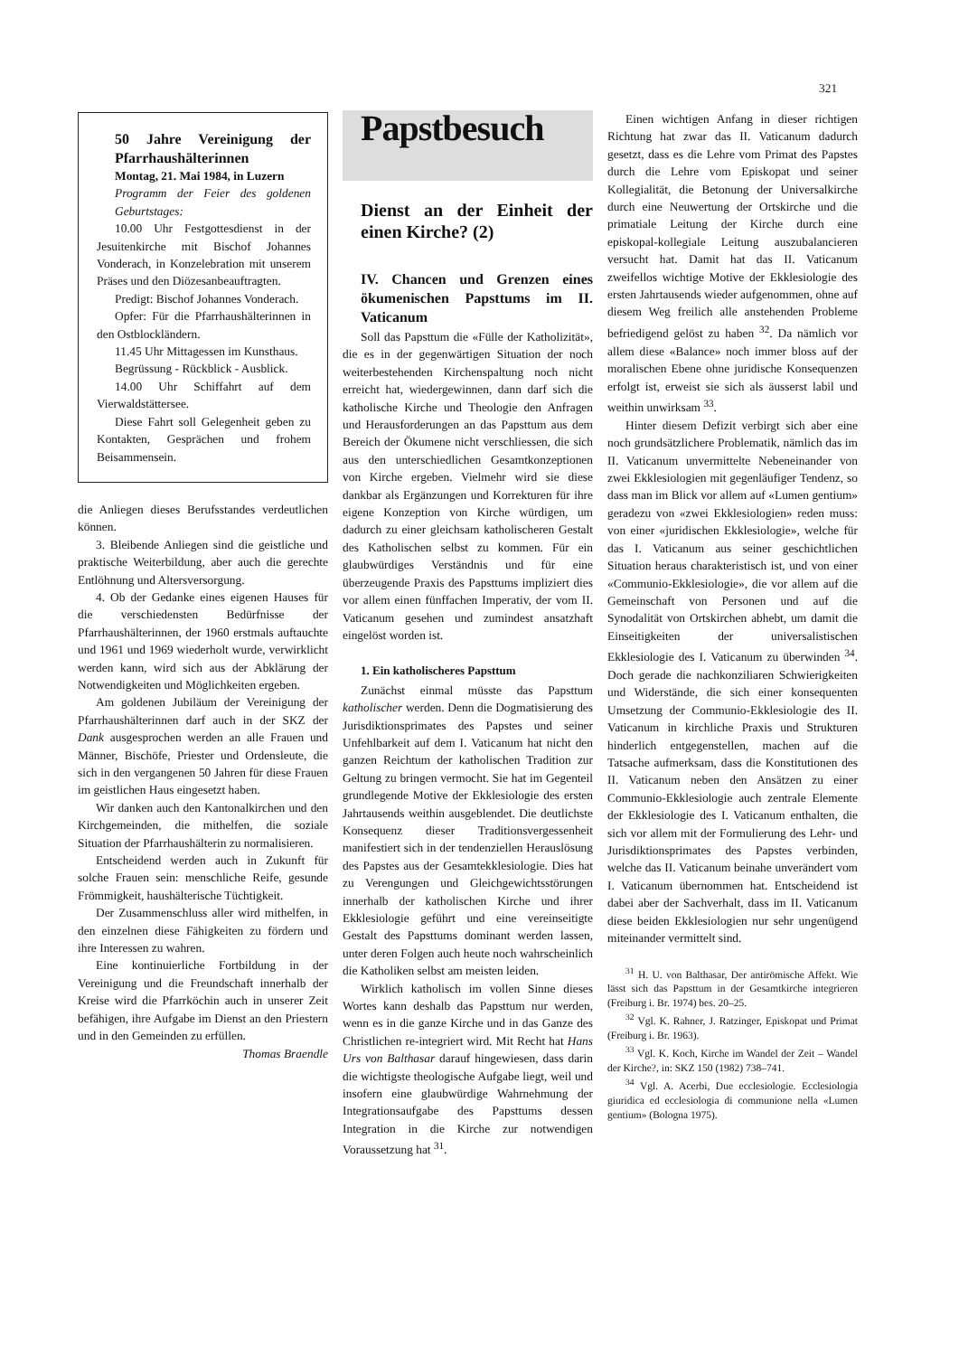321
50 Jahre Vereinigung der Pfarrhaushälterinnen
Montag, 21. Mai 1984, in Luzern
Programm der Feier des goldenen Geburtstages:
10.00 Uhr Festgottesdienst in der Jesuitenkirche mit Bischof Johannes Vonderach, in Konzelebration mit unserem Präses und den Diözesanbeauftragten.
Predigt: Bischof Johannes Vonderach.
Opfer: Für die Pfarrhaushälterinnen in den Ostblockländern.
11.45 Uhr Mittagessen im Kunsthaus.
Begrüssung - Rückblick - Ausblick.
14.00 Uhr Schiffahrt auf dem Vierwaldstättersee.
Diese Fahrt soll Gelegenheit geben zu Kontakten, Gesprächen und frohem Beisammensein.
die Anliegen dieses Berufsstandes verdeutlichen können.
3. Bleibende Anliegen sind die geistliche und praktische Weiterbildung, aber auch die gerechte Entlöhnung und Altersversorgung.
4. Ob der Gedanke eines eigenen Hauses für die verschiedensten Bedürfnisse der Pfarrhaushälterinnen, der 1960 erstmals auftauchte und 1961 und 1969 wiederholt wurde, verwirklicht werden kann, wird sich aus der Abklärung der Notwendigkeiten und Möglichkeiten ergeben.
Am goldenen Jubiläum der Vereinigung der Pfarrhaushälterinnen darf auch in der SKZ der Dank ausgesprochen werden an alle Frauen und Männer, Bischöfe, Priester und Ordensleute, die sich in den vergangenen 50 Jahren für diese Frauen im geistlichen Haus eingesetzt haben.
Wir danken auch den Kantonalkirchen und den Kirchgemeinden, die mithelfen, die soziale Situation der Pfarrhaushälterin zu normalisieren.
Entscheidend werden auch in Zukunft für solche Frauen sein: menschliche Reife, gesunde Frömmigkeit, haushälterische Tüchtigkeit.
Der Zusammenschluss aller wird mithelfen, in den einzelnen diese Fähigkeiten zu fördern und ihre Interessen zu wahren.
Eine kontinuierliche Fortbildung in der Vereinigung und die Freundschaft innerhalb der Kreise wird die Pfarrköchin auch in unserer Zeit befähigen, ihre Aufgabe im Dienst an den Priestern und in den Gemeinden zu erfüllen.
Thomas Braendle
Papstbesuch
Dienst an der Einheit der einen Kirche? (2)
IV. Chancen und Grenzen eines ökumenischen Papsttums im II. Vaticanum
Soll das Papsttum die «Fülle der Katholizität», die es in der gegenwärtigen Situation der noch weiterbestehenden Kirchenspaltung noch nicht erreicht hat, wiedergewinnen, dann darf sich die katholische Kirche und Theologie den Anfragen und Herausforderungen an das Papsttum aus dem Bereich der Ökumene nicht verschliessen, die sich aus den unterschiedlichen Gesamtkonzeptionen von Kirche ergeben. Vielmehr wird sie diese dankbar als Ergänzungen und Korrekturen für ihre eigene Konzeption von Kirche würdigen, um dadurch zu einer gleichsam katholischeren Gestalt des Katholischen selbst zu kommen. Für ein glaubwürdiges Verständnis und für eine überzeugende Praxis des Papsttums impliziert dies vor allem einen fünffachen Imperativ, der vom II. Vaticanum gesehen und zumindest ansatzhaft eingelöst worden ist.
1. Ein katholischeres Papsttum
Zunächst einmal müsste das Papsttum katholischer werden. Denn die Dogmatisierung des Jurisdiktionsprimates des Papstes und seiner Unfehlbarkeit auf dem I. Vaticanum hat nicht den ganzen Reichtum der katholischen Tradition zur Geltung zu bringen vermocht. Sie hat im Gegenteil grundlegende Motive der Ekklesiologie des ersten Jahrtausends weithin ausgeblendet. Die deutlichste Konsequenz dieser Traditionsvergessenheit manifestiert sich in der tendenziellen Herauslösung des Papstes aus der Gesamtekklesiologie. Dies hat zu Verengungen und Gleichgewichtsstörungen innerhalb der katholischen Kirche und ihrer Ekklesiologie geführt und eine vereinseitigte Gestalt des Papsttums dominant werden lassen, unter deren Folgen auch heute noch wahrscheinlich die Katholiken selbst am meisten leiden.
Wirklich katholisch im vollen Sinne dieses Wortes kann deshalb das Papsttum nur werden, wenn es in die ganze Kirche und in das Ganze des Christlichen re-integriert wird. Mit Recht hat Hans Urs von Balthasar darauf hingewiesen, dass darin die wichtigste theologische Aufgabe liegt, weil und insofern eine glaubwürdige Wahrnehmung der Integrationsaufgabe des Papsttums dessen Integration in die Kirche zur notwendigen Voraussetzung hat <sup>31</sup>.
Einen wichtigen Anfang in dieser richtigen Richtung hat zwar das II. Vaticanum dadurch gesetzt, dass es die Lehre vom Primat des Papstes durch die Lehre vom Episkopat und seiner Kollegialität, die Betonung der Universalkirche durch eine Neuwertung der Ortskirche und die primatiale Leitung der Kirche durch eine episkopal-kollegiale Leitung auszubalancieren versucht hat. Damit hat das II. Vaticanum zweifellos wichtige Motive der Ekklesiologie des ersten Jahrtausends wieder aufgenommen, ohne auf diesem Weg freilich alle anstehenden Probleme befriedigend gelöst zu haben <sup>32</sup>. Da nämlich vor allem diese «Balance» noch immer bloss auf der moralischen Ebene ohne juridische Konsequenzen erfolgt ist, erweist sie sich als äusserst labil und weithin unwirksam <sup>33</sup>.
Hinter diesem Defizit verbirgt sich aber eine noch grundsätzlichere Problematik, nämlich das im II. Vaticanum unvermittelte Nebeneinander von zwei Ekklesiologien mit gegenläufiger Tendenz, so dass man im Blick vor allem auf «Lumen gentium» geradezu von «zwei Ekklesiologien» reden muss: von einer «juridischen Ekklesiologie», welche für das I. Vaticanum aus seiner geschichtlichen Situation heraus charakteristisch ist, und von einer «Communio-Ekklesiologie», die vor allem auf die Gemeinschaft von Personen und auf die Synodalität von Ortskirchen abhebt, um damit die Einseitigkeiten der universalistischen Ekklesiologie des I. Vaticanum zu überwinden <sup>34</sup>. Doch gerade die nachkonziliaren Schwierigkeiten und Widerstände, die sich einer konsequenten Umsetzung der Communio-Ekklesiologie des II. Vaticanum in kirchliche Praxis und Strukturen hinderlich entgegenstellen, machen auf die Tatsache aufmerksam, dass die Konstitutionen des II. Vaticanum neben den Ansätzen zu einer Communio-Ekklesiologie auch zentrale Elemente der Ekklesiologie des I. Vaticanum enthalten, die sich vor allem mit der Formulierung des Lehr- und Jurisdiktionsprimates des Papstes verbinden, welche das II. Vaticanum beinahe unverändert vom I. Vaticanum übernommen hat. Entscheidend ist dabei aber der Sachverhalt, dass im II. Vaticanum diese beiden Ekklesiologien nur sehr ungenügend miteinander vermittelt sind.
<sup>31</sup> H. U. von Balthasar, Der antirömische Affekt. Wie lässt sich das Papsttum in der Gesamtkirche integrieren (Freiburg i. Br. 1974) bes. 20–25.
<sup>32</sup> Vgl. K. Rahner, J. Ratzinger, Episkopat und Primat (Freiburg i. Br. 1963).
<sup>33</sup> Vgl. K. Koch, Kirche im Wandel der Zeit – Wandel der Kirche?, in: SKZ 150 (1982) 738–741.
<sup>34</sup> Vgl. A. Acerbi, Due ecclesiologie. Ecclesiologia giuridica ed ecclesiologia di communione nella «Lumen gentium» (Bologna 1975).